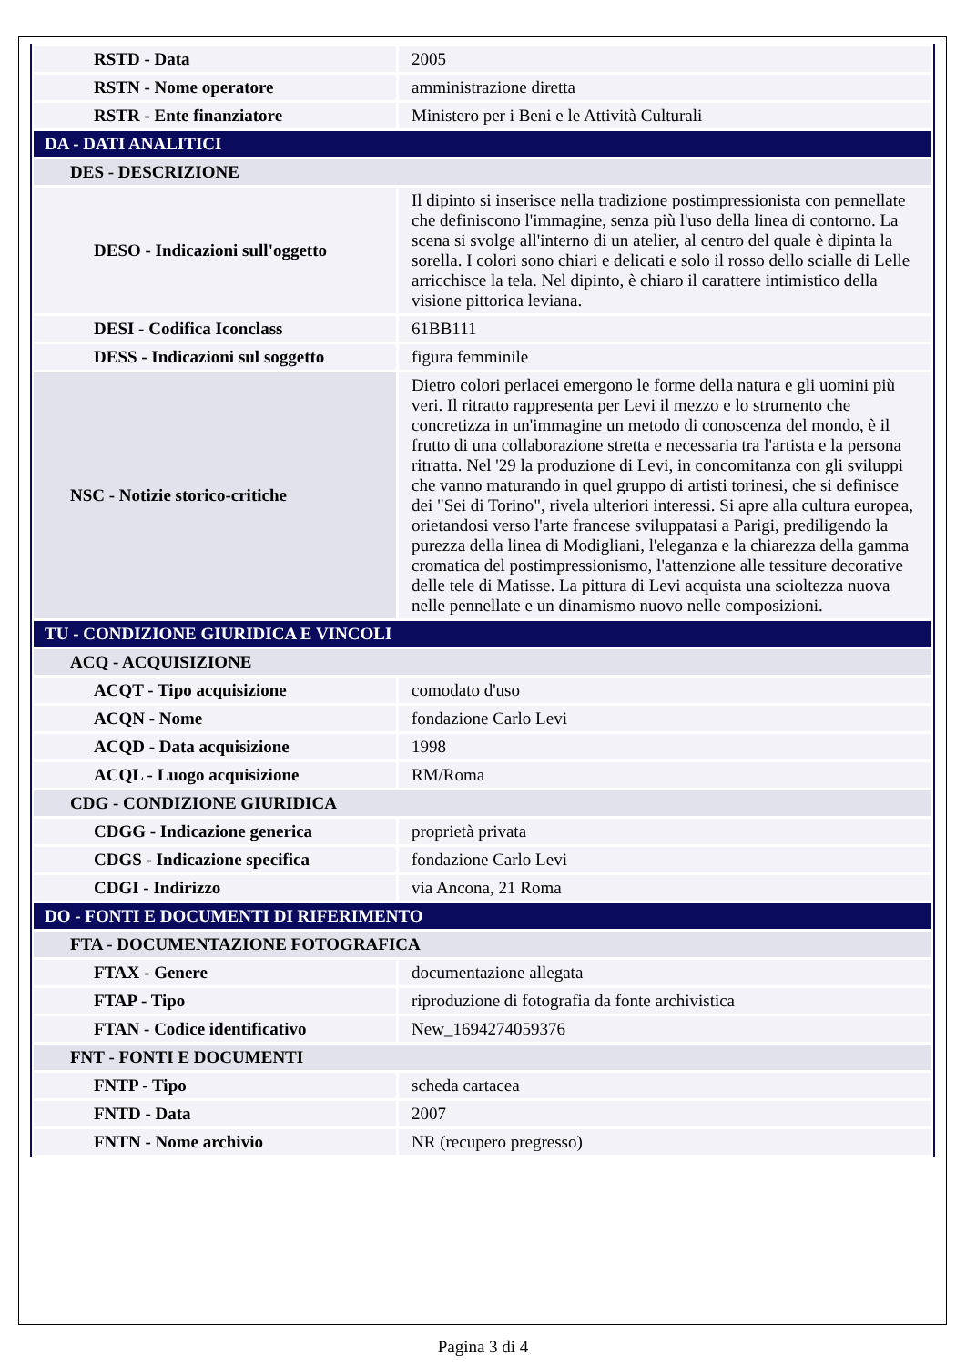| RSTD - Data | 2005 |
| RSTN - Nome operatore | amministrazione diretta |
| RSTR - Ente finanziatore | Ministero per i Beni e le Attività Culturali |
| DA - DATI ANALITICI | |
| DES - DESCRIZIONE | |
| DESO - Indicazioni sull'oggetto | Il dipinto si inserisce nella tradizione postimpressionista con pennellate che definiscono l'immagine, senza più l'uso della linea di contorno. La scena si svolge all'interno di un atelier, al centro del quale è dipinta la sorella. I colori sono chiari e delicati e solo il rosso dello scialle di Lelle arricchisce la tela. Nel dipinto, è chiaro il carattere intimistico della visione pittorica leviana. |
| DESI - Codifica Iconclass | 61BB111 |
| DESS - Indicazioni sul soggetto | figura femminile |
| NSC - Notizie storico-critiche | Dietro colori perlacei emergono le forme della natura e gli uomini più veri. Il ritratto rappresenta per Levi il mezzo e lo strumento che concretizza in un'immagine un metodo di conoscenza del mondo, è il frutto di una collaborazione stretta e necessaria tra l'artista e la persona ritratta. Nel '29 la produzione di Levi, in concomitanza con gli sviluppi che vanno maturando in quel gruppo di artisti torinesi, che si definisce dei "Sei di Torino", rivela ulteriori interessi. Si apre alla cultura europea, orietandosi verso l'arte francese sviluppatasi a Parigi, prediligendo la purezza della linea di Modigliani, l'eleganza e la chiarezza della gamma cromatica del postimpressionismo, l'attenzione alle tessiture decorative delle tele di Matisse. La pittura di Levi acquista una scioltezza nuova nelle pennellate e un dinamismo nuovo nelle composizioni. |
| TU - CONDIZIONE GIURIDICA E VINCOLI | |
| ACQ - ACQUISIZIONE | |
| ACQT - Tipo acquisizione | comodato d'uso |
| ACQN - Nome | fondazione Carlo Levi |
| ACQD - Data acquisizione | 1998 |
| ACQL - Luogo acquisizione | RM/Roma |
| CDG - CONDIZIONE GIURIDICA | |
| CDGG - Indicazione generica | proprietà privata |
| CDGS - Indicazione specifica | fondazione Carlo Levi |
| CDGI - Indirizzo | via Ancona, 21 Roma |
| DO - FONTI E DOCUMENTI DI RIFERIMENTO | |
| FTA - DOCUMENTAZIONE FOTOGRAFICA | |
| FTAX - Genere | documentazione allegata |
| FTAP - Tipo | riproduzione di fotografia da fonte archivistica |
| FTAN - Codice identificativo | New_1694274059376 |
| FNT - FONTI E DOCUMENTI | |
| FNTP - Tipo | scheda cartacea |
| FNTD - Data | 2007 |
| FNTN - Nome archivio | NR (recupero pregresso) |
Pagina 3 di 4